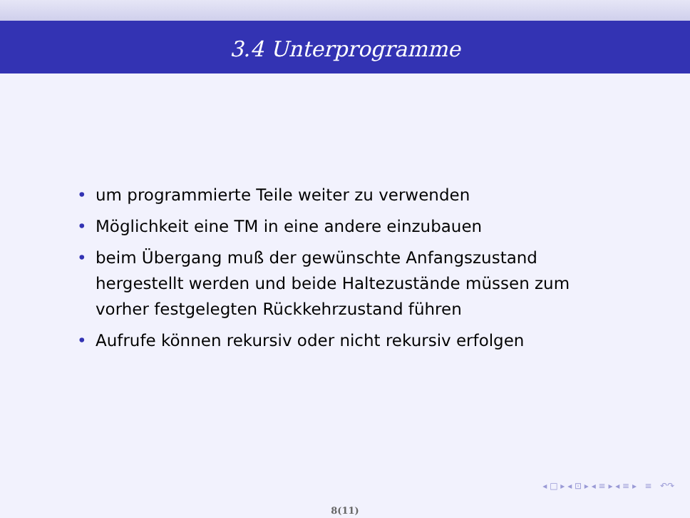3.4 Unterprogramme
• um programmierte Teile weiter zu verwenden
• Möglichkeit eine TM in eine andere einzubauen
• beim Übergang muß der gewünschte Anfangszustand hergestellt werden und beide Haltezustände müssen zum vorher festgelegten Rückkehrzustand führen
• Aufrufe können rekursiv oder nicht rekursiv erfolgen
◂ □ ▸ ◂ ⊡ ▸ ◂ ≡ ▸ ◂ ≡ ▸ ≡ ↶↷
8(11)